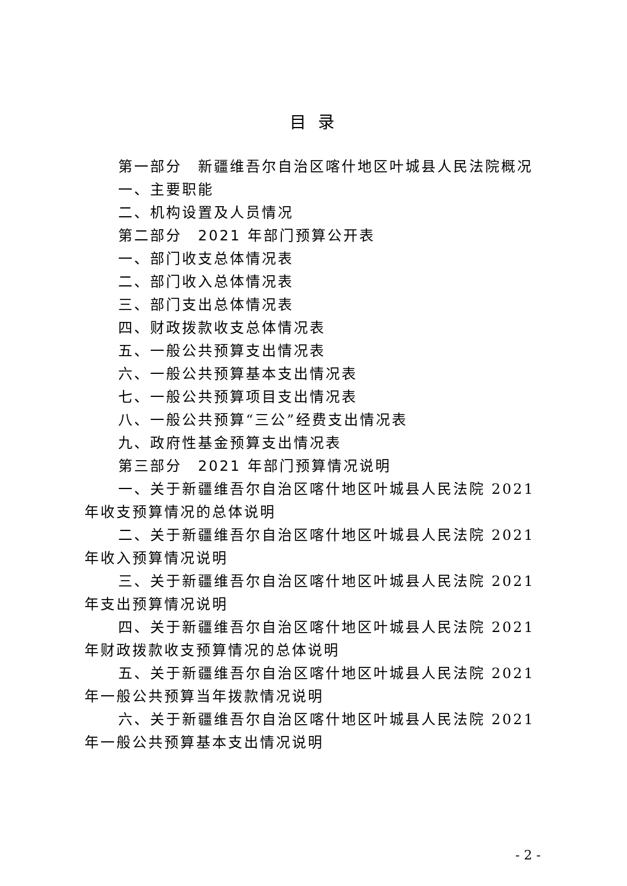目录
第一部分　新疆维吾尔自治区喀什地区叶城县人民法院概况
一、主要职能
二、机构设置及人员情况
第二部分　2021 年部门预算公开表
一、部门收支总体情况表
二、部门收入总体情况表
三、部门支出总体情况表
四、财政拨款收支总体情况表
五、一般公共预算支出情况表
六、一般公共预算基本支出情况表
七、一般公共预算项目支出情况表
八、一般公共预算“三公”经费支出情况表
九、政府性基金预算支出情况表
第三部分　2021 年部门预算情况说明
一、关于新疆维吾尔自治区喀什地区叶城县人民法院 2021 年收支预算情况的总体说明
二、关于新疆维吾尔自治区喀什地区叶城县人民法院 2021 年收入预算情况说明
三、关于新疆维吾尔自治区喀什地区叶城县人民法院 2021 年支出预算情况说明
四、关于新疆维吾尔自治区喀什地区叶城县人民法院 2021 年财政拨款收支预算情况的总体说明
五、关于新疆维吾尔自治区喀什地区叶城县人民法院 2021 年一般公共预算当年拨款情况说明
六、关于新疆维吾尔自治区喀什地区叶城县人民法院 2021 年一般公共预算基本支出情况说明
- 2 -